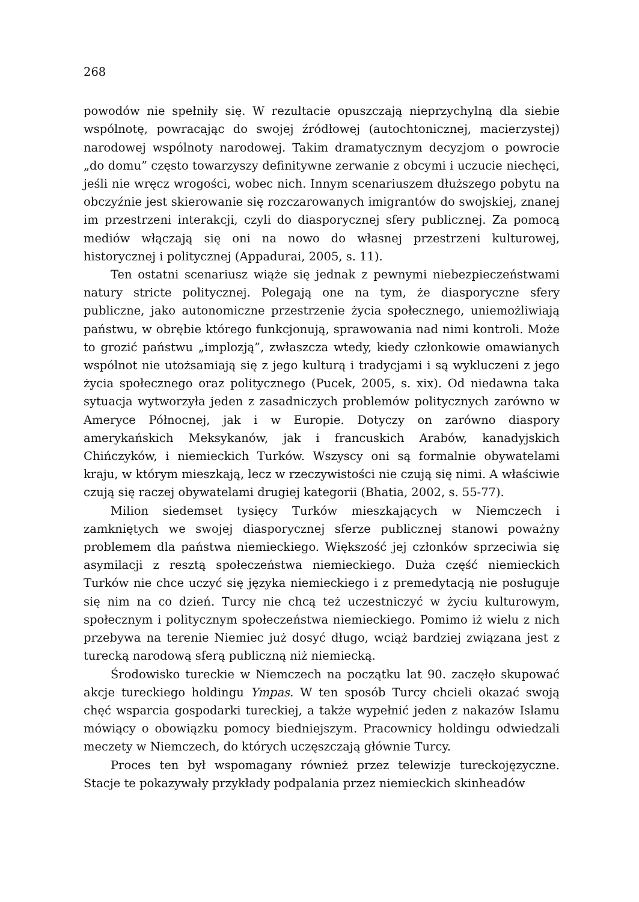268
powodów nie spełniły się. W rezultacie opuszczają nieprzychylną dla siebie wspólnotę, powracając do swojej źródłowej (autochtonicznej, macierzystej) narodowej wspólnoty narodowej. Takim dramatycznym decyzjom o powrocie „do domu” często towarzyszy definitywne zerwanie z obcymi i uczucie niechęci, jeśli nie wręcz wrogości, wobec nich. Innym scenariuszem dłuższego pobytu na obczyźnie jest skierowanie się rozczarowanych imigrantów do swojskiej, znanej im przestrzeni interakcji, czyli do diasporycznej sfery publicznej. Za pomocą mediów włączają się oni na nowo do własnej przestrzeni kulturowej, historycznej i politycznej (Appadurai, 2005, s. 11).
Ten ostatni scenariusz wiąże się jednak z pewnymi niebezpieczeństwami natury stricte politycznej. Polegają one na tym, że diasporyczne sfery publiczne, jako autonomiczne przestrzenie życia społecznego, uniemożliwiają państwu, w obrębie którego funkcjonują, sprawowania nad nimi kontroli. Może to grozić państwu „implozją”, zwłaszcza wtedy, kiedy członkowie omawianych wspólnot nie utożsamiają się z jego kulturą i tradycjami i są wykluczeni z jego życia społecznego oraz politycznego (Pucek, 2005, s. xix). Od niedawna taka sytuacja wytworzyła jeden z zasadniczych problemów politycznych zarówno w Ameryce Północnej, jak i w Europie. Dotyczy on zarówno diaspory amerykańskich Meksykanów, jak i francuskich Arabów, kanadyjskich Chińczyków, i niemieckich Turków. Wszyscy oni są formalnie obywatelami kraju, w którym mieszkają, lecz w rzeczywistości nie czują się nimi. A właściwie czują się raczej obywatelami drugiej kategorii (Bhatia, 2002, s. 55-77).
Milion siedemset tysięcy Turków mieszkających w Niemczech i zamkniętych we swojej diasporycznej sferze publicznej stanowi poważny problemem dla państwa niemieckiego. Większość jej członków sprzeciwia się asymilacji z resztą społeczeństwa niemieckiego. Duża część niemieckich Turków nie chce uczyć się języka niemieckiego i z premedytacją nie posługuje się nim na co dzień. Turcy nie chcą też uczestniczyć w życiu kulturowym, społecznym i politycznym społeczeństwa niemieckiego. Pomimo iż wielu z nich przebywa na terenie Niemiec już dosyć długo, wciąż bardziej związana jest z turecką narodową sferą publiczną niż niemiecką.
Środowisko tureckie w Niemczech na początku lat 90. zaczęło skupować akcje tureckiego holdingu Ympas. W ten sposób Turcy chcieli okazać swoją chęć wsparcia gospodarki tureckiej, a także wypełnić jeden z nakazów Islamu mówiący o obowiązku pomocy biedniejszym. Pracownicy holdingu odwiedzali meczety w Niemczech, do których uczęszczają głównie Turcy.
Proces ten był wspomagany również przez telewizje tureckojęzyczne. Stacje te pokazywały przykłady podpalania przez niemieckich skinheadów